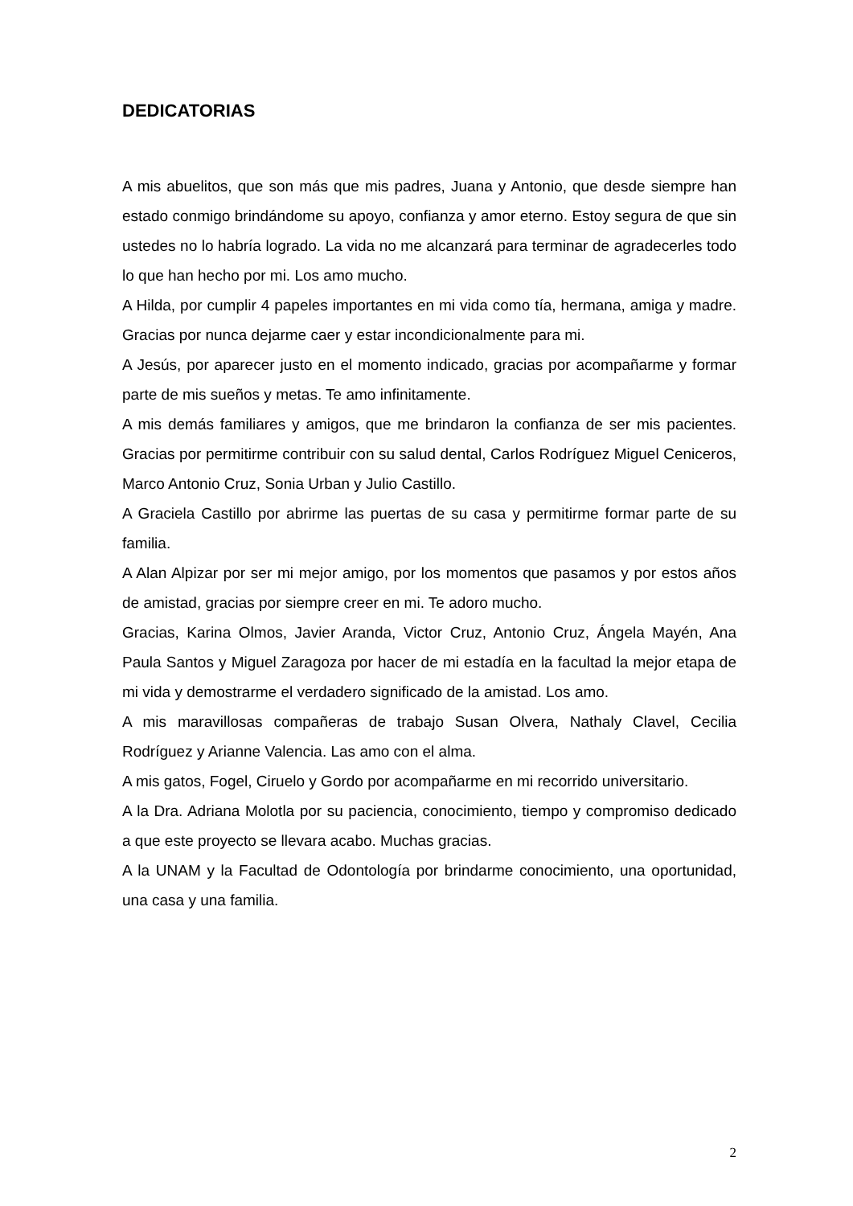DEDICATORIAS
A mis abuelitos, que son más que mis padres, Juana y Antonio, que desde siempre han estado conmigo brindándome su apoyo, confianza y amor eterno. Estoy segura de que sin ustedes no lo habría logrado. La vida no me alcanzará para terminar de agradecerles todo lo que han hecho por mi. Los amo mucho.
A Hilda, por cumplir 4 papeles importantes en mi vida como tía, hermana, amiga y madre. Gracias por nunca dejarme caer y estar incondicionalmente para mi.
A Jesús, por aparecer justo en el momento indicado, gracias por acompañarme y formar parte de mis sueños y metas. Te amo infinitamente.
A mis demás familiares y amigos, que me brindaron la confianza de ser mis pacientes. Gracias por permitirme contribuir con su salud dental, Carlos Rodríguez Miguel Ceniceros, Marco Antonio Cruz, Sonia Urban y Julio Castillo.
A Graciela Castillo por abrirme las puertas de su casa y permitirme formar parte de su familia.
A Alan Alpizar por ser mi mejor amigo, por los momentos que pasamos y por estos años de amistad, gracias por siempre creer en mi. Te adoro mucho.
Gracias, Karina Olmos, Javier Aranda, Victor Cruz, Antonio Cruz, Ángela Mayén, Ana Paula Santos y Miguel Zaragoza por hacer de mi estadía en la facultad la mejor etapa de mi vida y demostrarme el verdadero significado de la amistad. Los amo.
A mis maravillosas compañeras de trabajo Susan Olvera, Nathaly Clavel, Cecilia Rodríguez y Arianne Valencia. Las amo con el alma.
A mis gatos, Fogel, Ciruelo y Gordo por acompañarme en mi recorrido universitario.
A la Dra. Adriana Molotla por su paciencia, conocimiento, tiempo y compromiso dedicado a que este proyecto se llevara acabo. Muchas gracias.
A la UNAM y la Facultad de Odontología por brindarme conocimiento, una oportunidad, una casa y una familia.
2